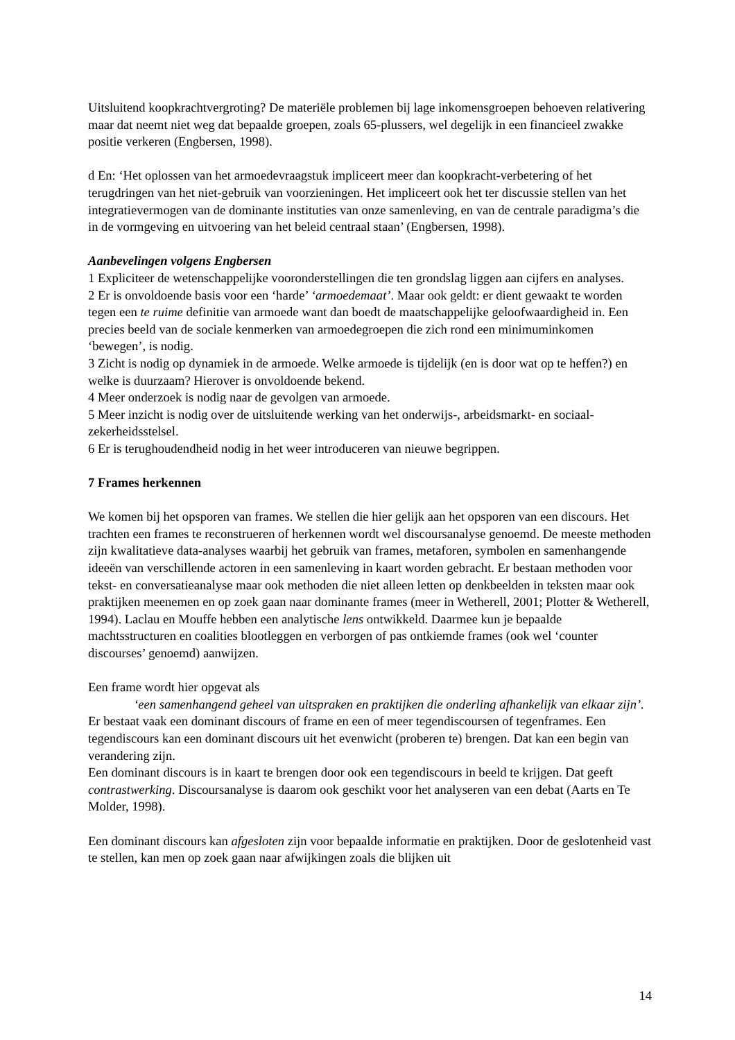Uitsluitend koopkrachtvergroting? De materiële problemen bij lage inkomensgroepen behoeven relativering maar dat neemt niet weg dat bepaalde groepen, zoals 65-plussers, wel degelijk in een financieel zwakke positie verkeren (Engbersen, 1998).
d En: ‘Het oplossen van het armoedevraagstuk impliceert meer dan koopkracht-verbetering of het terugdringen van het niet-gebruik van voorzieningen. Het impliceert ook het ter discussie stellen van het integratievermogen van de dominante instituties van onze samenleving, en van de centrale paradigma’s die in de vormgeving en uitvoering van het beleid centraal staan’ (Engbersen, 1998).
Aanbevelingen volgens Engbersen
1 Expliciteer de wetenschappelijke vooronderstellingen die ten grondslag liggen aan cijfers en analyses.
2 Er is onvoldoende basis voor een ‘harde’ ‘armoedemaat’. Maar ook geldt: er dient gewaakt te worden tegen een te ruime definitie van armoede want dan boedt de maatschappelijke geloofwaardigheid in. Een precies beeld van de sociale kenmerken van armoedegroepen die zich rond een minimuminkomen ‘bewegen’, is nodig.
3 Zicht is nodig op dynamiek in de armoede. Welke armoede is tijdelijk (en is door wat op te heffen?) en welke is duurzaam? Hierover is onvoldoende bekend.
4 Meer onderzoek is nodig naar de gevolgen van armoede.
5 Meer inzicht is nodig over de uitsluitende werking van het onderwijs-, arbeidsmarkt- en sociaal-zekerheidsstelsel.
6 Er is terughoudendheid nodig in het weer introduceren van nieuwe begrippen.
7 Frames herkennen
We komen bij het opsporen van frames. We stellen die hier gelijk aan het opsporen van een discours. Het trachten een frames te reconstrueren of herkennen wordt wel discoursanalyse genoemd. De meeste methoden zijn kwalitatieve data-analyses waarbij het gebruik van frames, metaforen, symbolen en samenhangende ideeën van verschillende actoren in een samenleving in kaart worden gebracht. Er bestaan methoden voor tekst- en conversatieanalyse maar ook methoden die niet alleen letten op denkbeelden in teksten maar ook praktijken meenemen en op zoek gaan naar dominante frames (meer in Wetherell, 2001; Plotter & Wetherell, 1994). Laclau en Mouffe hebben een analytische lens ontwikkeld. Daarmee kun je bepaalde machtsstructuren en coalities blootleggen en verborgen of pas ontkiemde frames (ook wel ‘counter discourses’ genoemd) aanwijzen.
Een frame wordt hier opgevat als
‘een samenhangend geheel van uitspraken en praktijken die onderling afhankelijk van elkaar zijn’.
Er bestaat vaak een dominant discours of frame en een of meer tegendiscoursen of tegenframes. Een tegendiscours kan een dominant discours uit het evenwicht (proberen te) brengen. Dat kan een begin van verandering zijn.
Een dominant discours is in kaart te brengen door ook een tegendiscours in beeld te krijgen. Dat geeft contrastwerking. Discoursanalyse is daarom ook geschikt voor het analyseren van een debat (Aarts en Te Molder, 1998).
Een dominant discours kan afgesloten zijn voor bepaalde informatie en praktijken. Door de geslotenheid vast te stellen, kan men op zoek gaan naar afwijkingen zoals die blijken uit
14